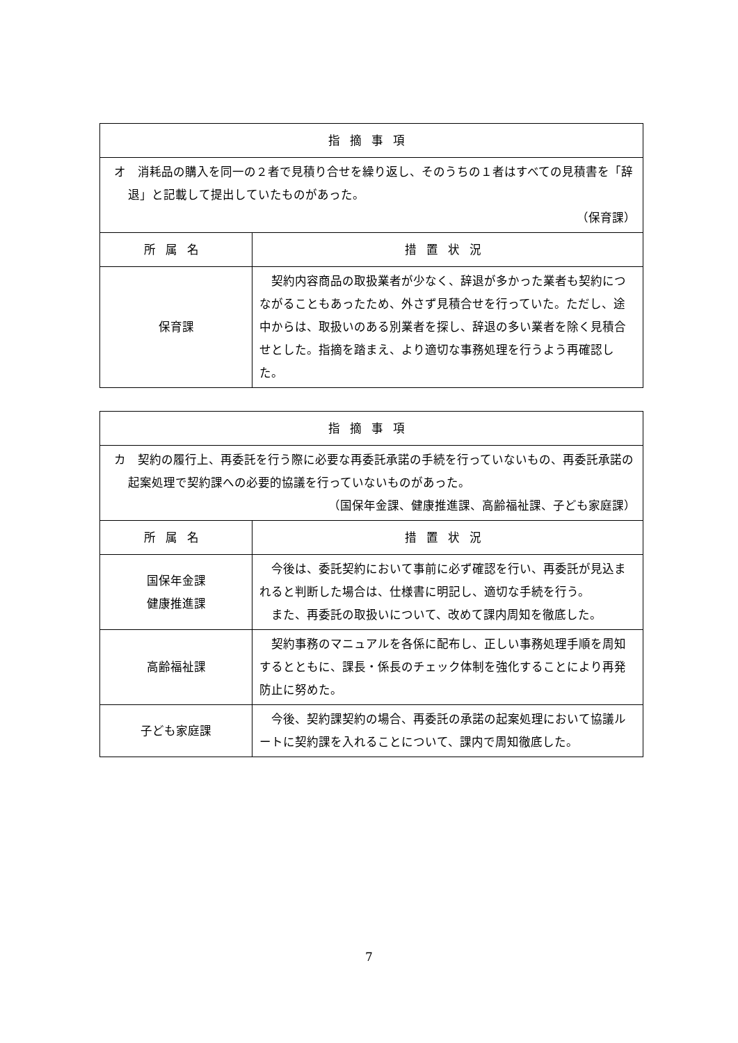| 指摘事項 | |
| --- | --- |
| オ 消耗品の購入を同一の２者で見積り合せを繰り返し、そのうちの１者はすべての見積書を「辞退」と記載して提出していたものがあった。 （保育課） | |
| 所属名 | 措置状況 |
| 保育課 | 契約内容商品の取扱業者が少なく、辞退が多かった業者も契約につながることもあったため、外さず見積合せを行っていた。ただし、途中からは、取扱いのある別業者を探し、辞退の多い業者を除く見積合せとした。指摘を踏まえ、より適切な事務処理を行うよう再確認した。 |
| 指摘事項 | |
| --- | --- |
| カ 契約の履行上、再委託を行う際に必要な再委託承諾の手続を行っていないもの、再委託承諾の起案処理で契約課への必要的協議を行っていないものがあった。 （国保年金課、健康推進課、高齢福祉課、子ども家庭課） | |
| 所属名 | 措置状況 |
| 国保年金課 健康推進課 | 今後は、委託契約において事前に必ず確認を行い、再委託が見込まれると判断した場合は、仕様書に明記し、適切な手続を行う。 また、再委託の取扱いについて、改めて課内周知を徹底した。 |
| 高齢福祉課 | 契約事務のマニュアルを各係に配布し、正しい事務処理手順を周知するとともに、課長・係長のチェック体制を強化することにより再発防止に努めた。 |
| 子ども家庭課 | 今後、契約課契約の場合、再委託の承諾の起案処理において協議ルートに契約課を入れることについて、課内で周知徹底した。 |
7